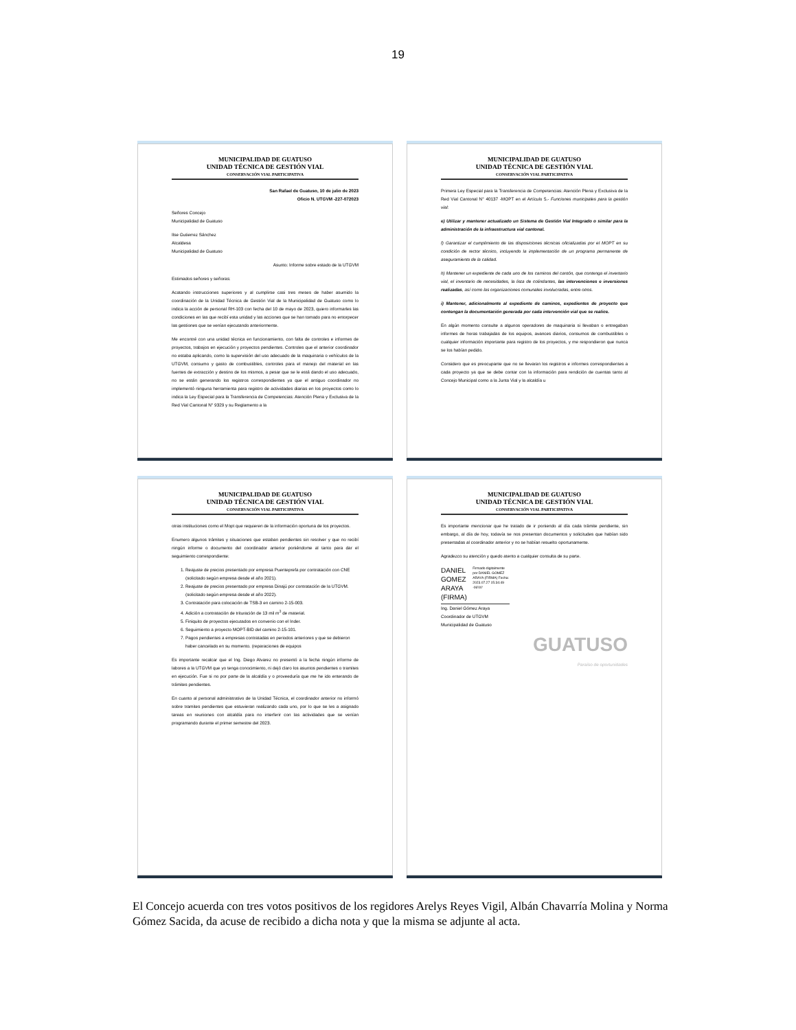19
MUNICIPALIDAD DE GUATUSO
UNIDAD TÉCNICA DE GESTIÓN VIAL
CONSERVACIÓN VIAL PARTICIPATIVA
San Rafael de Guatuso, 10 de julio de 2023
Oficio N. UTGVM -227-072023
Señores Concejo
Municipalidad de Guatuso
Ilse Gutierrez Sánchez
Alcaldesa
Municipalidad de Guatuso
Asunto: Informe sobre estado de la UTGVM
Estimados señores y señoras:
Acatando instrucciones superiores y al cumplirse casi tres meses de haber asumido la coordinación de la Unidad Técnica de Gestión Vial de la Municipalidad de Guatuso como lo indica la acción de personal RH-103 con fecha del 10 de mayo de 2023, quiero informarles las condiciones en las que recibí esta unidad y las acciones que se han tomado para no entorpecer las gestiones que se venían ejecutando anteriormente.
Me encontré con una unidad técnica en funcionamiento, con falta de controles e informes de proyectos, trabajos en ejecución y proyectos pendientes. Controles que el anterior coordinador no estaba aplicando, como la supervisión del uso adecuado de la maquinaria o vehículos de la UTGVM, consumo y gasto de combustibles, controles para el manejo del material en las fuentes de extracción y destino de los mismos, a pesar que se le está dando el uso adecuado, no se están generando los registros correspondientes ya que el antiguo coordinador no implementó ninguna herramienta para registro de actividades diarias en los proyectos como lo indica la Ley Especial para la Transferencia de Competencias: Atención Plena y Exclusiva de la Red Vial Cantonal N° 9329 y su Reglamento a la
MUNICIPALIDAD DE GUATUSO
UNIDAD TÉCNICA DE GESTIÓN VIAL
CONSERVACIÓN VIAL PARTICIPATIVA
Primera Ley Especial para la Transferencia de Competencias: Atención Plena y Exclusiva de la Red Vial Cantonal N° 40137 -MOPT en el Artículo 5.- Funciones municipales para la gestión vial:
e) Utilizar y mantener actualizado un Sistema de Gestión Vial Integrado o similar para la administración de la infraestructura vial cantonal.
f) Garantizar el cumplimiento de las disposiciones técnicas oficializadas por el MOPT en su condición de rector técnico, incluyendo la implementación de un programa permanente de aseguramiento de la calidad.
h) Mantener un expediente de cada uno de los caminos del cantón, que contenga el inventario vial, el inventario de necesidades, la lista de colindantes, las intervenciones e inversiones realizadas, así como las organizaciones comunales involucradas, entre otros.
i) Mantener, adicionalmente al expediente de caminos, expedientes de proyecto que contengan la documentación generada por cada intervención vial que se realice.
En algún momento consulte a algunos operadores de maquinaria si llevaban o entregaban informes de horas trabajadas de los equipos, avances diarios, consumos de combustibles o cualquier información importante para registro de los proyectos, y me respondieron que nunca se los habían pedido.
Considero que es preocupante que no se llevaran los registros e informes correspondientes a cada proyecto ya que se debe contar con la información para rendición de cuentas tanto al Concejo Municipal como a la Junta Vial y la alcaldía u
MUNICIPALIDAD DE GUATUSO
UNIDAD TÉCNICA DE GESTIÓN VIAL
CONSERVACIÓN VIAL PARTICIPATIVA
otras instituciones como el Mopt que requieren de la información oportuna de los proyectos.
Enumero algunos trámites y situaciones que estaban pendientes sin resolver y que no recibí ningún informe o documento del coordinador anterior poniéndome al tanto para dar el seguimiento correspondiente:
1. Reajuste de precios presentado por empresa Puenteprefa por contratación con CNE (solicitado según empresa desde el año 2021).
2. Reajuste de precios presentado por empresa Dinajú por contratación de la UTGVM. (solicitado según empresa desde el año 2022).
3. Contratación para colocación de TSB-3 en camino 2-15-003.
4. Adición a contratación de trituración de 13 mil m<sup>3</sup> de material.
5. Finiquito de proyectos ejecutados en convenio con el Inder.
6. Seguimiento a proyecto MOPT-BID del camino 2-15-101.
7. Pagos pendientes a empresas contratadas en periodos anteriores y que se debieron haber cancelado en su momento. (reparaciones de equipos
Es importante recalcar que el Ing. Diego Alvarez no presentó a la fecha ningún informe de labores a la UTGVM que yo tenga conocimiento, ni dejó claro los asuntos pendientes o tramites en ejecución. Fue si no por parte de la alcaldía y o proveeduría que me he ido enterando de trámites pendientes.
En cuanto al personal administrativo de la Unidad Técnica, el coordinador anterior no informó sobre tramites pendientes que estuvieran realizando cada uno, por lo que se les a asignado tareas en reuniones con alcaldía para no interferir con las actividades que se venían programando durante el primer semestre del 2023.
MUNICIPALIDAD DE GUATUSO
UNIDAD TÉCNICA DE GESTIÓN VIAL
CONSERVACIÓN VIAL PARTICIPATIVA
Es importante mencionar que he tratado de ir poniendo al día cada trámite pendiente, sin embargo, al día de hoy, todavía se nos presentan documentos y solicitudes que habían sido presentadas al coordinador anterior y no se habían resuelto oportunamente.
Agradezco su atención y quedo atento a cualquier consulta de su parte.
DANIEL GOMEZ ARAYA (FIRMA)
Firmado digitalmente por DANIEL GOMEZ ARAYA (FIRMA) Fecha: 2023.07.27 15:34:49 -06'00'
Ing. Daniel Gómez Araya
Coordinador de UTGVM
Municipalidad de Guatuso
GUATUSO
Paraíso de oportunidades
El Concejo acuerda con tres votos positivos de los regidores Arelys Reyes Vigil, Albán Chavarría Molina y Norma Gómez Sacida, da acuse de recibido a dicha nota y que la misma se adjunte al acta.